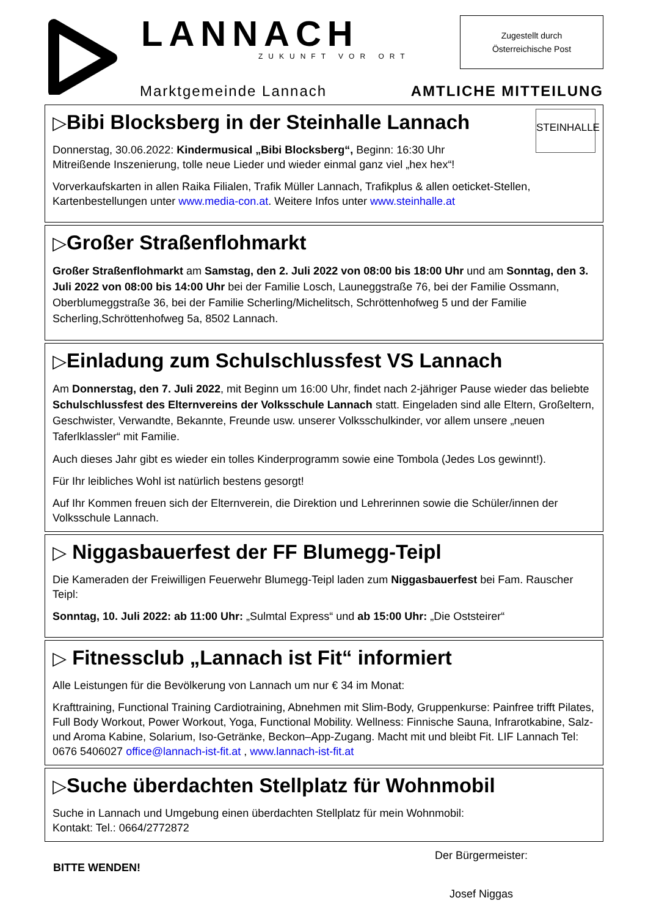LANNACH
ZUKUNFT VOR ORT
Zugestellt durch
Österreichische Post
Marktgemeinde Lannach AMTLICHE MITTEILUNG
STEINHALLE
▷Bibi Blocksberg in der Steinhalle Lannach
Donnerstag, 30.06.2022: Kindermusical „Bibi Blocksberg“, Beginn: 16:30 Uhr
Mitreißende Inszenierung, tolle neue Lieder und wieder einmal ganz viel „hex hex“!
Vorverkaufskarten in allen Raika Filialen, Trafik Müller Lannach, Trafikplus & allen oeticket-Stellen, Kartenbestellungen unter www.media-con.at. Weitere Infos unter www.steinhalle.at
▷Großer Straßenflohmarkt
Großer Straßenflohmarkt am Samstag, den 2. Juli 2022 von 08:00 bis 18:00 Uhr und am Sonntag, den 3. Juli 2022 von 08:00 bis 14:00 Uhr bei der Familie Losch, Launeggstraße 76, bei der Familie Ossmann, Oberblumeggstraße 36, bei der Familie Scherling/Michelitsch, Schröttenhofweg 5 und der Familie Scherling,Schröttenhofweg 5a, 8502 Lannach.
▷Einladung zum Schulschlussfest VS Lannach
Am Donnerstag, den 7. Juli 2022, mit Beginn um 16:00 Uhr, findet nach 2-jähriger Pause wieder das beliebte Schulschlussfest des Elternvereins der Volksschule Lannach statt. Eingeladen sind alle Eltern, Großeltern, Geschwister, Verwandte, Bekannte, Freunde usw. unserer Volksschulkinder, vor allem unsere „neuen Taferlklassler“ mit Familie.
Auch dieses Jahr gibt es wieder ein tolles Kinderprogramm sowie eine Tombola (Jedes Los gewinnt!).
Für Ihr leibliches Wohl ist natürlich bestens gesorgt!
Auf Ihr Kommen freuen sich der Elternverein, die Direktion und Lehrerinnen sowie die Schüler/innen der Volksschule Lannach.
▷ Niggasbauerfest der FF Blumegg-Teipl
Die Kameraden der Freiwilligen Feuerwehr Blumegg-Teipl laden zum Niggasbauerfest bei Fam. Rauscher Teipl:
Sonntag, 10. Juli 2022: ab 11:00 Uhr: „Sulmtal Express“ und ab 15:00 Uhr: „Die Oststeirer“
▷ Fitnessclub „Lannach ist Fit“ informiert
Alle Leistungen für die Bevölkerung von Lannach um nur € 34 im Monat:
Krafttraining, Functional Training Cardiotraining, Abnehmen mit Slim-Body, Gruppenkurse: Painfree trifft Pilates, Full Body Workout, Power Workout, Yoga, Functional Mobility. Wellness: Finnische Sauna, Infrarotkabine, Salz- und Aroma Kabine, Solarium, Iso-Getränke, Beckon–App-Zugang. Macht mit und bleibt Fit. LIF Lannach Tel: 0676 5406027 office@lannach-ist-fit.at , www.lannach-ist-fit.at
▷Suche überdachten Stellplatz für Wohnmobil
Suche in Lannach und Umgebung einen überdachten Stellplatz für mein Wohnmobil:
Kontakt: Tel.: 0664/2772872
BITTE WENDEN!
Der Bürgermeister:
Josef Niggas